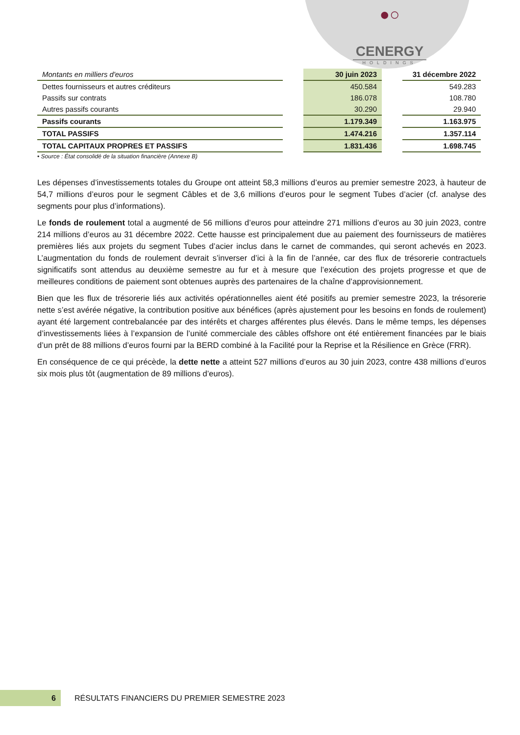●○
CENERGY
HOLDINGS
| Montants en milliers d'euros | | 30 juin 2023 | | 31 décembre 2022 |
| --- | --- | --- | --- | --- |
| Dettes fournisseurs et autres créditeurs | | 450.584 | | 549.283 |
| Passifs sur contrats | | 186.078 | | 108.780 |
| Autres passifs courants | | 30.290 | | 29.940 |
| Passifs courants | | 1.179.349 | | 1.163.975 |
| TOTAL PASSIFS | | 1.474.216 | | 1.357.114 |
| TOTAL CAPITAUX PROPRES ET PASSIFS | | 1.831.436 | | 1.698.745 |
• Source : État consolidé de la situation financière (Annexe B)
Les dépenses d’investissements totales du Groupe ont atteint 58,3 millions d’euros au premier semestre 2023, à hauteur de 54,7 millions d’euros pour le segment Câbles et de 3,6 millions d’euros pour le segment Tubes d’acier (cf. analyse des segments pour plus d’informations).
Le fonds de roulement total a augmenté de 56 millions d’euros pour atteindre 271 millions d’euros au 30 juin 2023, contre 214 millions d’euros au 31 décembre 2022. Cette hausse est principalement due au paiement des fournisseurs de matières premières liés aux projets du segment Tubes d’acier inclus dans le carnet de commandes, qui seront achevés en 2023. L’augmentation du fonds de roulement devrait s’inverser d’ici à la fin de l’année, car des flux de trésorerie contractuels significatifs sont attendus au deuxième semestre au fur et à mesure que l’exécution des projets progresse et que de meilleures conditions de paiement sont obtenues auprès des partenaires de la chaîne d’approvisionnement.
Bien que les flux de trésorerie liés aux activités opérationnelles aient été positifs au premier semestre 2023, la trésorerie nette s’est avérée négative, la contribution positive aux bénéfices (après ajustement pour les besoins en fonds de roulement) ayant été largement contrebalancée par des intérêts et charges afférentes plus élevés. Dans le même temps, les dépenses d’investissements liées à l’expansion de l’unité commerciale des câbles offshore ont été entièrement financées par le biais d’un prêt de 88 millions d’euros fourni par la BERD combiné à la Facilité pour la Reprise et la Résilience en Grèce (FRR).
En conséquence de ce qui précède, la dette nette a atteint 527 millions d’euros au 30 juin 2023, contre 438 millions d’euros six mois plus tôt (augmentation de 89 millions d’euros).
6
RÉSULTATS FINANCIERS DU PREMIER SEMESTRE 2023